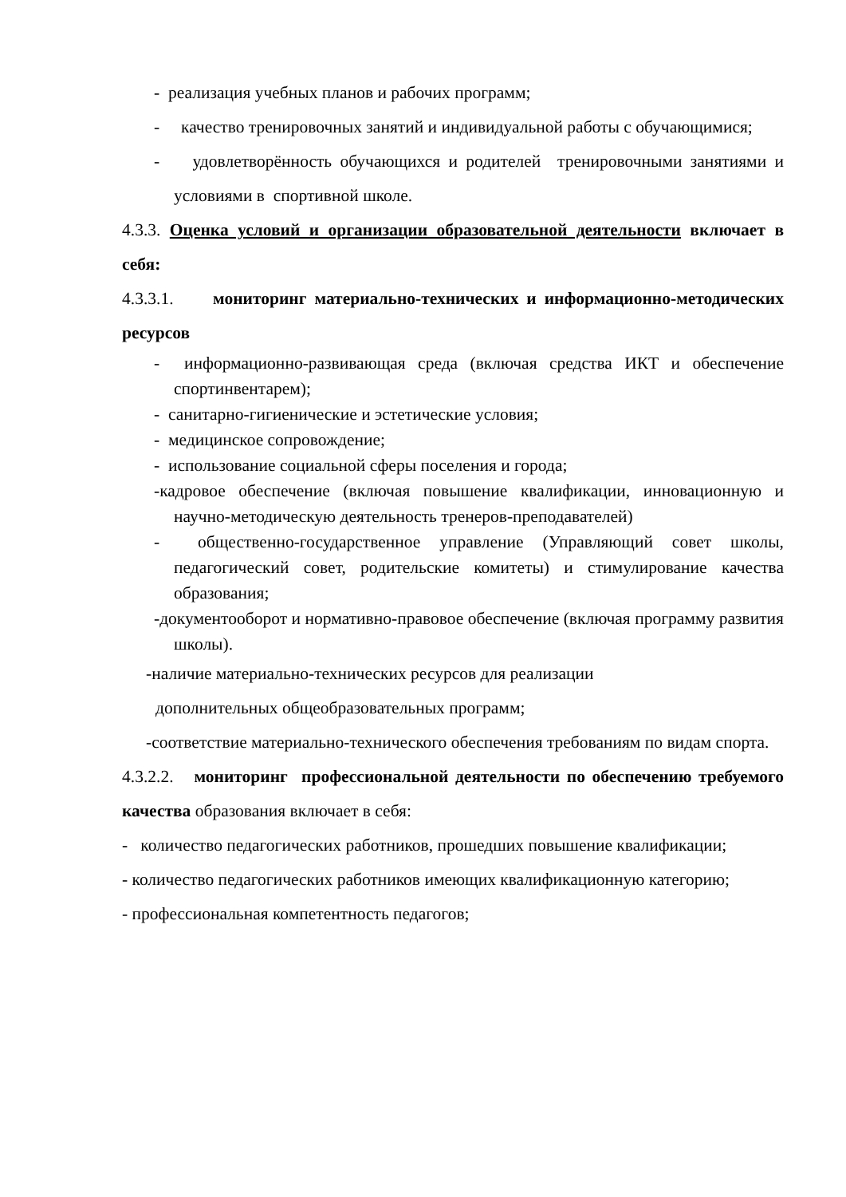- реализация учебных планов и рабочих программ;
- качество тренировочных занятий и индивидуальной работы с обучающимися;
- удовлетворённость обучающихся и родителей тренировочными занятиями и условиями в спортивной школе.
4.3.3. Оценка условий и организации образовательной деятельности включает в себя:
4.3.3.1. мониторинг материально-технических и информационно-методических ресурсов
- информационно-развивающая среда (включая средства ИКТ и обеспечение спортинвентарем);
- санитарно-гигиенические и эстетические условия;
- медицинское сопровождение;
- использование социальной сферы поселения и города;
-кадровое обеспечение (включая повышение квалификации, инновационную и научно-методическую деятельность тренеров-преподавателей)
- общественно-государственное управление (Управляющий совет школы, педагогический совет, родительские комитеты) и стимулирование качества образования;
-документооборот и нормативно-правовое обеспечение (включая программу развития школы).
-наличие материально-технических ресурсов для реализации
дополнительных общеобразовательных программ;
-соответствие материально-технического обеспечения требованиям по видам спорта.
4.3.2.2. мониторинг профессиональной деятельности по обеспечению требуемого качества образования включает в себя:
- количество педагогических работников, прошедших повышение квалификации;
- количество педагогических работников имеющих квалификационную категорию;
- профессиональная компетентность педагогов;